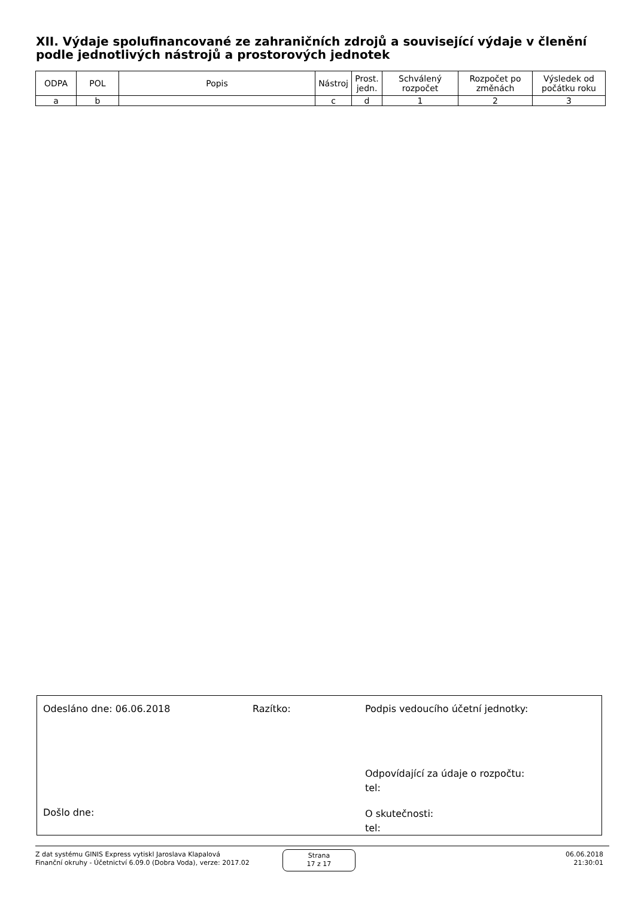XII. Výdaje spolufinancované ze zahraničních zdrojů a související výdaje v členění podle jednotlivých nástrojů a prostorových jednotek
| ODPA | POL | Popis | Nástroj | Prost. jedn. | Schválený rozpočet | Rozpočet po změnách | Výsledek od počátku roku |
| --- | --- | --- | --- | --- | --- | --- | --- |
| a | b | | c | d | 1 | 2 | 3 |
Odesláno dne: 06.06.2018 Razítko:
Podpis vedoucího účetní jednotky:
Odpovídající za údaje o rozpočtu:
tel:
Došlo dne:
O skutečnosti:
tel:
Z dat systému GINIS Express vytiskl Jaroslava Klapalová
Finanční okruhy - Účetnictví 6.09.0 (Dobra Voda), verze: 2017.02
Strana
17 z 17
06.06.2018
21:30:01